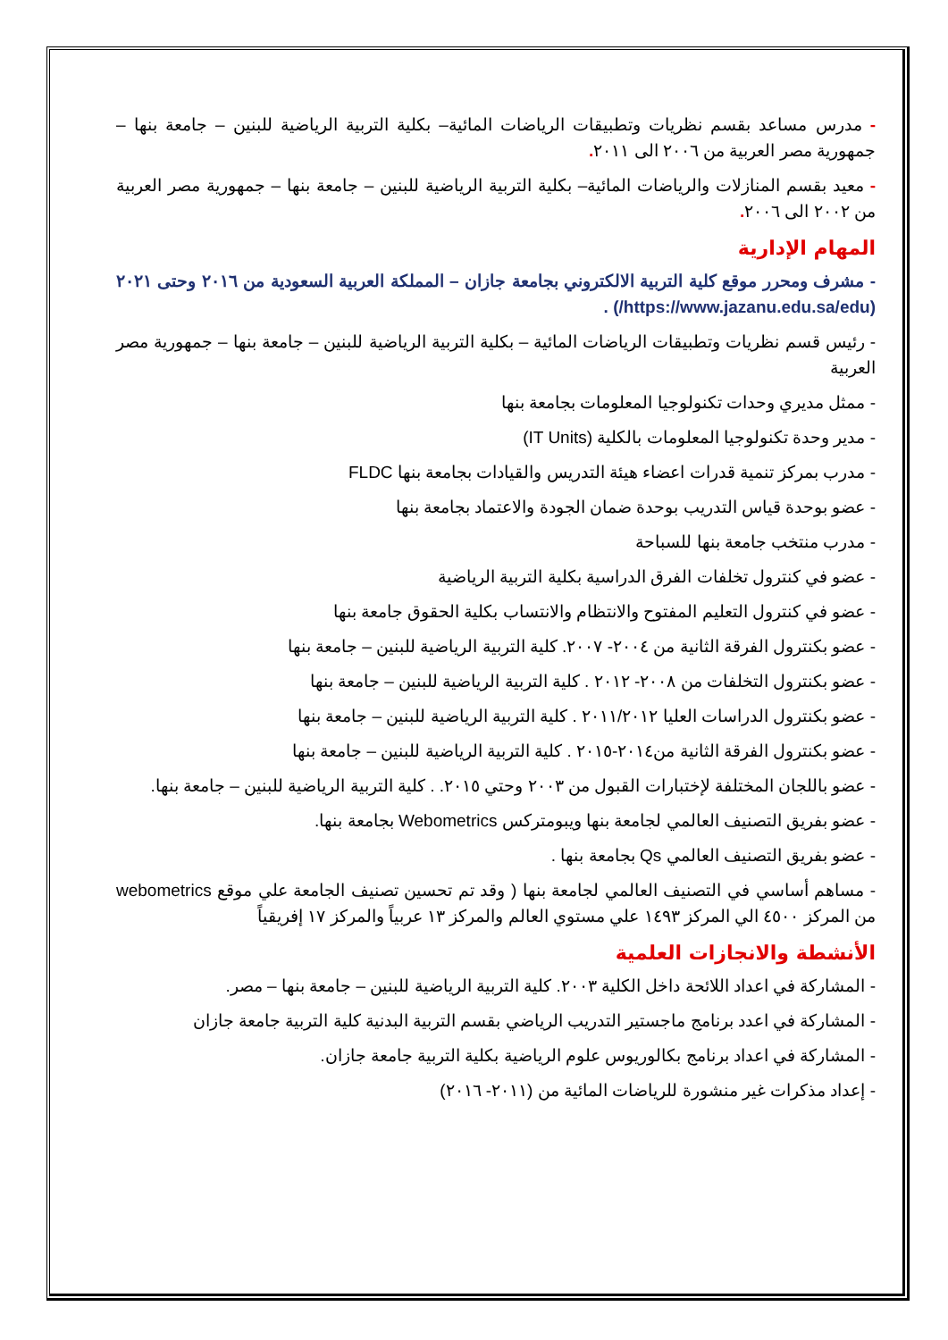- مدرس مساعد بقسم نظريات وتطبيقات الرياضات المائية– بكلية التربية الرياضية للبنين – جامعة بنها – جمهورية مصر العربية من ٢٠٠٦ الى ٢٠١١.
- معيد بقسم المنازلات والرياضات المائية– بكلية التربية الرياضية للبنين – جامعة بنها – جمهورية مصر العربية من ٢٠٠٢ الى ٢٠٠٦.
المهام الإدارية
- مشرف ومحرر موقع كلية التربية الالكتروني بجامعة جازان – المملكة العربية السعودية من ٢٠١٦ وحتى ٢٠٢١ (https://www.jazanu.edu.sa/edu/) .
- رئيس قسم نظريات وتطبيقات الرياضات المائية – بكلية التربية الرياضية للبنين – جامعة بنها – جمهورية مصر العربية
- ممثل مديري وحدات تكنولوجيا المعلومات بجامعة بنها
- مدير وحدة تكنولوجيا المعلومات بالكلية (IT Units)
- مدرب بمركز تنمية قدرات اعضاء هيئة التدريس والقيادات بجامعة بنها FLDC
- عضو بوحدة قياس التدريب بوحدة ضمان الجودة والاعتماد بجامعة بنها
- مدرب منتخب جامعة بنها للسباحة
- عضو في كنترول تخلفات الفرق الدراسية بكلية التربية الرياضية
- عضو في كنترول التعليم المفتوح والانتظام والانتساب بكلية الحقوق جامعة بنها
- عضو بكنترول الفرقة الثانية من ٢٠٠٤- ٢٠٠٧. كلية التربية الرياضية للبنين – جامعة بنها
- عضو بكنترول التخلفات من ٢٠٠٨- ٢٠١٢ . كلية التربية الرياضية للبنين – جامعة بنها
- عضو بكنترول الدراسات العليا ٢٠١١/٢٠١٢ . كلية التربية الرياضية للبنين – جامعة بنها
- عضو بكنترول الفرقة الثانية من٢٠١٤-٢٠١٥ . كلية التربية الرياضية للبنين – جامعة بنها
- عضو باللجان المختلفة لإختبارات القبول من ٢٠٠٣ وحتي ٢٠١٥. . كلية التربية الرياضية للبنين – جامعة بنها.
- عضو بفريق التصنيف العالمي لجامعة بنها ويبومتركس Webometrics بجامعة بنها.
- عضو بفريق التصنيف العالمي Qs بجامعة بنها .
- مساهم أساسي في التصنيف العالمي لجامعة بنها ( وقد تم تحسين تصنيف الجامعة علي موقع webometrics من المركز ٤٥٠٠ الي المركز ١٤٩٣ علي مستوي العالم والمركز ١٣ عربياً والمركز ١٧ إفريقياً
الأنشطة والانجازات العلمية
- المشاركة في اعداد اللائحة داخل الكلية ٢٠٠٣. كلية التربية الرياضية للبنين – جامعة بنها – مصر.
- المشاركة في اعدد برنامج ماجستير التدريب الرياضي بقسم التربية البدنية كلية التربية جامعة جازان
- المشاركة في اعداد برنامج بكالوريوس علوم الرياضية بكلية التربية جامعة جازان.
- إعداد مذكرات غير منشورة للرياضات المائية من (٢٠١١- ٢٠١٦)